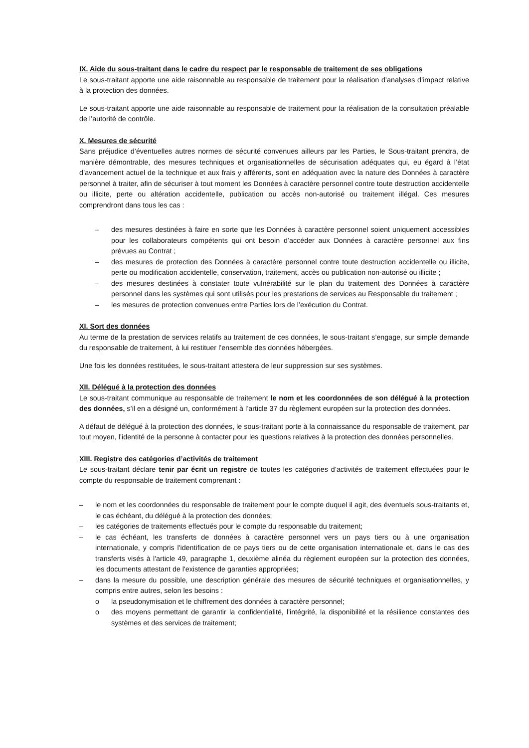IX. Aide du sous-traitant dans le cadre du respect par le responsable de traitement de ses obligations
Le sous-traitant apporte une aide raisonnable au responsable de traitement pour la réalisation d’analyses d’impact relative à la protection des données.
Le sous-traitant apporte une aide raisonnable au responsable de traitement pour la réalisation de la consultation préalable de l’autorité de contrôle.
X. Mesures de sécurité
Sans préjudice d’éventuelles autres normes de sécurité convenues ailleurs par les Parties, le Sous-traitant prendra, de manière démontrable, des mesures techniques et organisationnelles de sécurisation adéquates qui, eu égard à l’état d’avancement actuel de la technique et aux frais y afférents, sont en adéquation avec la nature des Données à caractère personnel à traiter, afin de sécuriser à tout moment les Données à caractère personnel contre toute destruction accidentelle ou illicite, perte ou altération accidentelle, publication ou accès non-autorisé ou traitement illégal. Ces mesures comprendront dans tous les cas :
– des mesures destinées à faire en sorte que les Données à caractère personnel soient uniquement accessibles pour les collaborateurs compétents qui ont besoin d’accéder aux Données à caractère personnel aux fins prévues au Contrat ;
– des mesures de protection des Données à caractère personnel contre toute destruction accidentelle ou illicite, perte ou modification accidentelle, conservation, traitement, accès ou publication non-autorisé ou illicite ;
– des mesures destinées à constater toute vulnérabilité sur le plan du traitement des Données à caractère personnel dans les systèmes qui sont utilisés pour les prestations de services au Responsable du traitement ;
– les mesures de protection convenues entre Parties lors de l’exécution du Contrat.
XI. Sort des données
Au terme de la prestation de services relatifs au traitement de ces données, le sous-traitant s’engage, sur simple demande du responsable de traitement, à lui restituer l’ensemble des données hébergées.
Une fois les données restituées, le sous-traitant attestera de leur suppression sur ses systèmes.
XII. Délégué à la protection des données
Le sous-traitant communique au responsable de traitement le nom et les coordonnées de son délégué à la protection des données, s’il en a désigné un, conformément à l’article 37 du règlement européen sur la protection des données.
A défaut de délégué à la protection des données, le sous-traitant porte à la connaissance du responsable de traitement, par tout moyen, l’identité de la personne à contacter pour les questions relatives à la protection des données personnelles.
XIII. Registre des catégories d’activités de traitement
Le sous-traitant déclare tenir par écrit un registre de toutes les catégories d’activités de traitement effectuées pour le compte du responsable de traitement comprenant :
– le nom et les coordonnées du responsable de traitement pour le compte duquel il agit, des éventuels sous-traitants et, le cas échéant, du délégué à la protection des données;
– les catégories de traitements effectués pour le compte du responsable du traitement;
– le cas échéant, les transferts de données à caractère personnel vers un pays tiers ou à une organisation internationale, y compris l'identification de ce pays tiers ou de cette organisation internationale et, dans le cas des transferts visés à l'article 49, paragraphe 1, deuxième alinéa du règlement européen sur la protection des données, les documents attestant de l'existence de garanties appropriées;
– dans la mesure du possible, une description générale des mesures de sécurité techniques et organisationnelles, y compris entre autres, selon les besoins :
o la pseudonymisation et le chiffrement des données à caractère personnel;
o des moyens permettant de garantir la confidentialité, l'intégrité, la disponibilité et la résilience constantes des systèmes et des services de traitement;